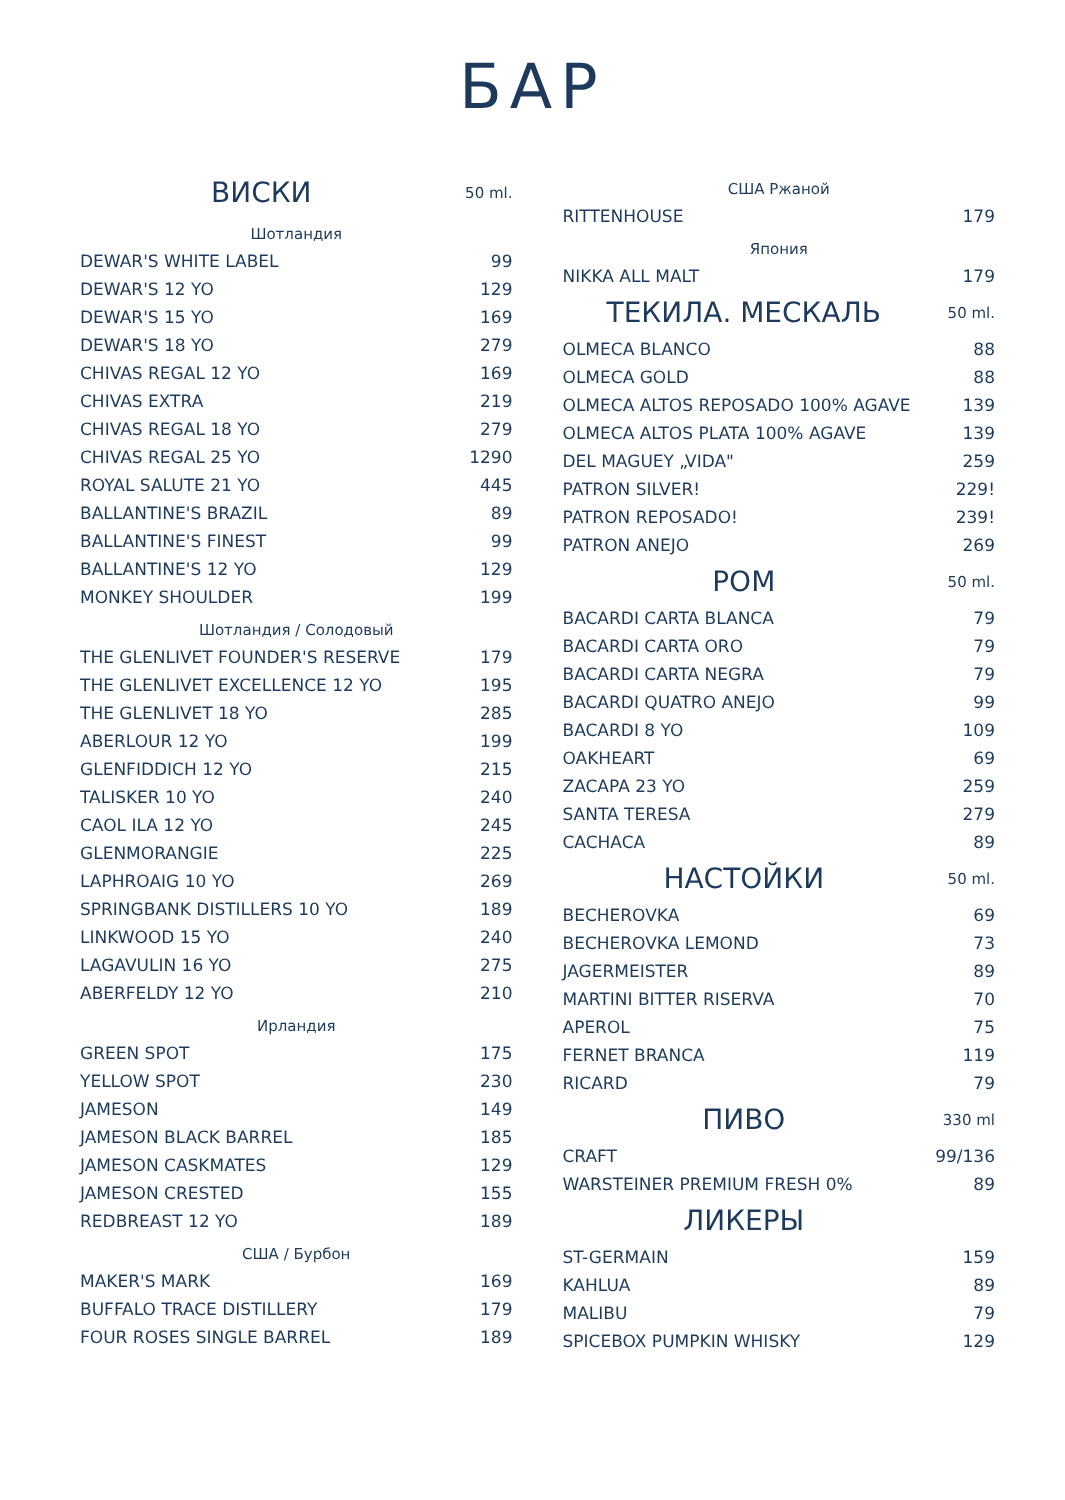БАР
| ВИСКИ | 50 ml. |
| --- | --- |
| Шотландия | |
| DEWAR'S WHITE LABEL | 99 |
| DEWAR'S 12 YO | 129 |
| DEWAR'S 15 YO | 169 |
| DEWAR'S 18 YO | 279 |
| CHIVAS REGAL 12 YO | 169 |
| CHIVAS EXTRA | 219 |
| CHIVAS REGAL 18 YO | 279 |
| CHIVAS REGAL 25 YO | 1290 |
| ROYAL SALUTE 21 YO | 445 |
| BALLANTINE'S BRAZIL | 89 |
| BALLANTINE'S FINEST | 99 |
| BALLANTINE'S 12 YO | 129 |
| MONKEY SHOULDER | 199 |
| Шотландия / Солодовый | |
| THE GLENLIVET FOUNDER'S RESERVE | 179 |
| THE GLENLIVET EXCELLENCE 12 YO | 195 |
| THE GLENLIVET 18 YO | 285 |
| ABERLOUR 12 YO | 199 |
| GLENFIDDICH 12 YO | 215 |
| TALISKER 10 YO | 240 |
| CAOL ILA 12 YO | 245 |
| GLENMORANGIE | 225 |
| LAPHROAIG 10 YO | 269 |
| SPRINGBANK DISTILLERS 10 YO | 189 |
| LINKWOOD 15 YO | 240 |
| LAGAVULIN 16 YO | 275 |
| ABERFELDY 12 YO | 210 |
| Ирландия | |
| GREEN SPOT | 175 |
| YELLOW SPOT | 230 |
| JAMESON | 149 |
| JAMESON BLACK BARREL | 185 |
| JAMESON CASKMATES | 129 |
| JAMESON CRESTED | 155 |
| REDBREAST 12 YO | 189 |
| США / Бурбон | |
| MAKER'S MARK | 169 |
| BUFFALO TRACE DISTILLERY | 179 |
| FOUR ROSES SINGLE BARREL | 189 |
| США Ржаной | |
| RITTENHOUSE | 179 |
| Япония | |
| NIKKA ALL MALT | 179 |
| ТЕКИЛА. МЕСКАЛЬ | 50 ml. |
| OLMECA BLANCO | 88 |
| OLMECA GOLD | 88 |
| OLMECA ALTOS REPOSADO 100% AGAVE | 139 |
| OLMECA ALTOS PLATA 100% AGAVE | 139 |
| DEL MAGUEY „VIDA" | 259 |
| PATRON SILVER! | 229! |
| PATRON REPOSADO! | 239! |
| PATRON ANEJO | 269 |
| РОМ | 50 ml. |
| BACARDI CARTA BLANCA | 79 |
| BACARDI CARTA ORO | 79 |
| BACARDI CARTA NEGRA | 79 |
| BACARDI QUATRO ANEJO | 99 |
| BACARDI 8 YO | 109 |
| OAKHEART | 69 |
| ZACAPA 23 YO | 259 |
| SANTA TERESA | 279 |
| CACHACA | 89 |
| НАСТОЙКИ | 50 ml. |
| BECHEROVKA | 69 |
| BECHEROVKA LEMOND | 73 |
| JAGERMEISTER | 89 |
| MARTINI BITTER RISERVA | 70 |
| APEROL | 75 |
| FERNET BRANCA | 119 |
| RICARD | 79 |
| ПИВО | 330 ml |
| CRAFT | 99/136 |
| WARSTEINER PREMIUM FRESH 0% | 89 |
| ЛИКЕРЫ | |
| ST-GERMAIN | 159 |
| KAHLUA | 89 |
| MALIBU | 79 |
| SPICEBOX PUMPKIN WHISKY | 129 |